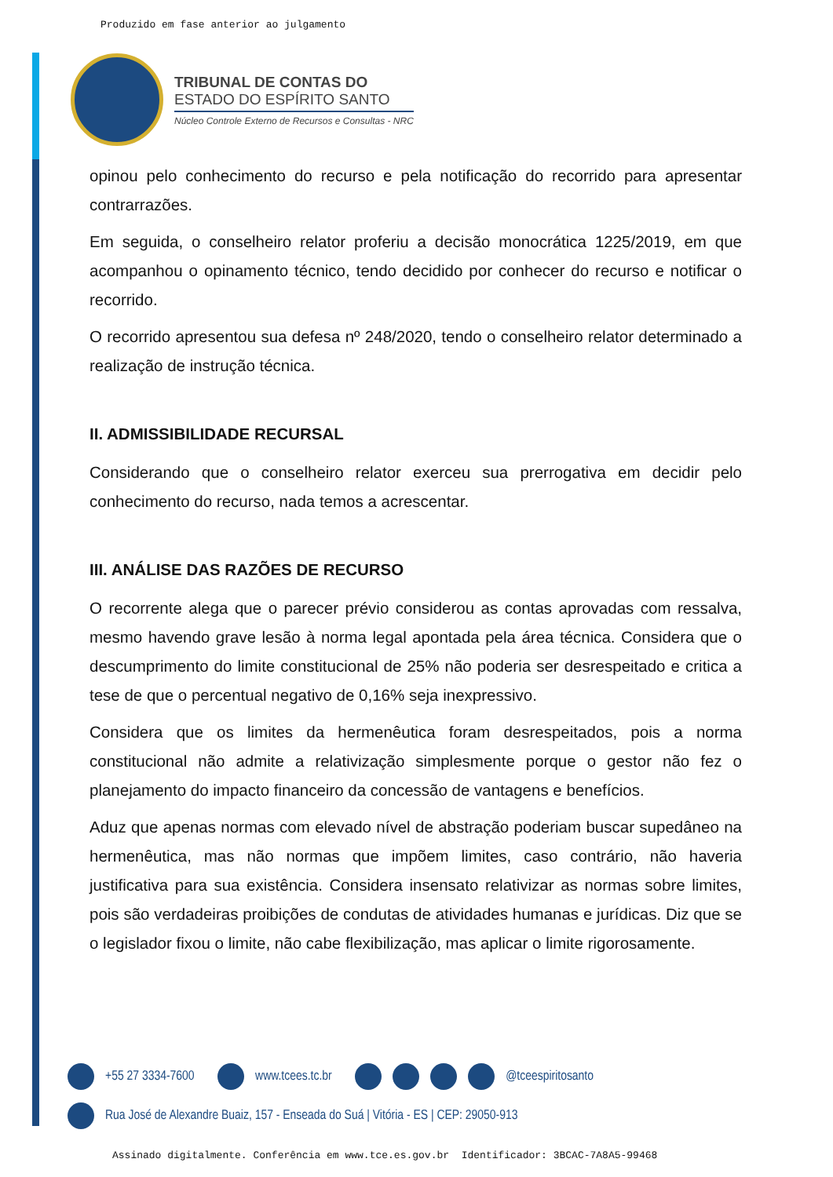Produzido em fase anterior ao julgamento
TRIBUNAL DE CONTAS DO
ESTADO DO ESPÍRITO SANTO
Núcleo Controle Externo de Recursos e Consultas - NRC
opinou pelo conhecimento do recurso e pela notificação do recorrido para apresentar contrarrazões.
Em seguida, o conselheiro relator proferiu a decisão monocrática 1225/2019, em que acompanhou o opinamento técnico, tendo decidido por conhecer do recurso e notificar o recorrido.
O recorrido apresentou sua defesa nº 248/2020, tendo o conselheiro relator determinado a realização de instrução técnica.
II. ADMISSIBILIDADE RECURSAL
Considerando que o conselheiro relator exerceu sua prerrogativa em decidir pelo conhecimento do recurso, nada temos a acrescentar.
III. ANÁLISE DAS RAZÕES DE RECURSO
O recorrente alega que o parecer prévio considerou as contas aprovadas com ressalva, mesmo havendo grave lesão à norma legal apontada pela área técnica. Considera que o descumprimento do limite constitucional de 25% não poderia ser desrespeitado e critica a tese de que o percentual negativo de 0,16% seja inexpressivo.
Considera que os limites da hermenêutica foram desrespeitados, pois a norma constitucional não admite a relativização simplesmente porque o gestor não fez o planejamento do impacto financeiro da concessão de vantagens e benefícios.
Aduz que apenas normas com elevado nível de abstração poderiam buscar supedâneo na hermenêutica, mas não normas que impõem limites, caso contrário, não haveria justificativa para sua existência. Considera insensato relativizar as normas sobre limites, pois são verdadeiras proibições de condutas de atividades humanas e jurídicas. Diz que se o legislador fixou o limite, não cabe flexibilização, mas aplicar o limite rigorosamente.
+55 27 3334-7600 www.tcees.tc.br @tceespiritosanto
Rua José de Alexandre Buaiz, 157 - Enseada do Suá | Vitória - ES | CEP: 29050-913
Assinado digitalmente. Conferência em www.tce.es.gov.br Identificador: 3BCAC-7A8A5-99468